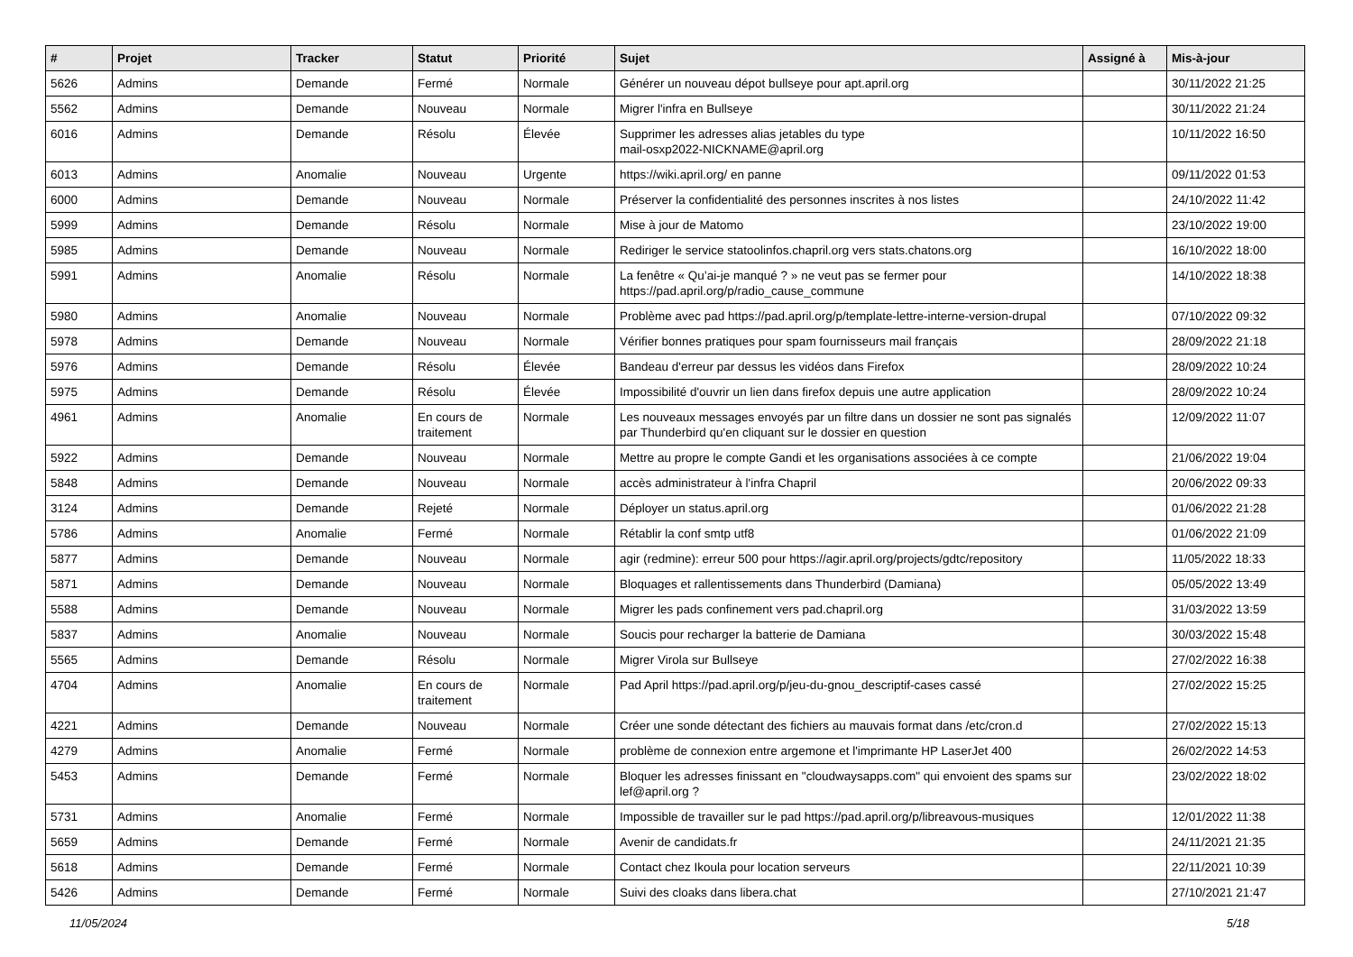| # | Projet | Tracker | Statut | Priorité | Sujet | Assigné à | Mis-à-jour |
| --- | --- | --- | --- | --- | --- | --- | --- |
| 5626 | Admins | Demande | Fermé | Normale | Générer un nouveau dépot bullseye pour apt.april.org | | 30/11/2022 21:25 |
| 5562 | Admins | Demande | Nouveau | Normale | Migrer l'infra en Bullseye | | 30/11/2022 21:24 |
| 6016 | Admins | Demande | Résolu | Élevée | Supprimer les adresses alias jetables du type mail-osxp2022-NICKNAME@april.org | | 10/11/2022 16:50 |
| 6013 | Admins | Anomalie | Nouveau | Urgente | https://wiki.april.org/ en panne | | 09/11/2022 01:53 |
| 6000 | Admins | Demande | Nouveau | Normale | Préserver la confidentialité des personnes inscrites à nos listes | | 24/10/2022 11:42 |
| 5999 | Admins | Demande | Résolu | Normale | Mise à jour de Matomo | | 23/10/2022 19:00 |
| 5985 | Admins | Demande | Nouveau | Normale | Rediriger le service statoolinfos.chapril.org vers stats.chatons.org | | 16/10/2022 18:00 |
| 5991 | Admins | Anomalie | Résolu | Normale | La fenêtre « Qu’ai-je manqué ? » ne veut pas se fermer pour https://pad.april.org/p/radio_cause_commune | | 14/10/2022 18:38 |
| 5980 | Admins | Anomalie | Nouveau | Normale | Problème avec pad https://pad.april.org/p/template-lettre-interne-version-drupal | | 07/10/2022 09:32 |
| 5978 | Admins | Demande | Nouveau | Normale | Vérifier bonnes pratiques pour spam fournisseurs mail français | | 28/09/2022 21:18 |
| 5976 | Admins | Demande | Résolu | Élevée | Bandeau d'erreur par dessus les vidéos dans Firefox | | 28/09/2022 10:24 |
| 5975 | Admins | Demande | Résolu | Élevée | Impossibilité d'ouvrir un lien dans firefox depuis une autre application | | 28/09/2022 10:24 |
| 4961 | Admins | Anomalie | En cours de traitement | Normale | Les nouveaux messages envoyés par un filtre dans un dossier ne sont pas signalés par Thunderbird qu'en cliquant sur le dossier en question | | 12/09/2022 11:07 |
| 5922 | Admins | Demande | Nouveau | Normale | Mettre au propre le compte Gandi et les organisations associées à ce compte | | 21/06/2022 19:04 |
| 5848 | Admins | Demande | Nouveau | Normale | accès administrateur à l'infra Chapril | | 20/06/2022 09:33 |
| 3124 | Admins | Demande | Rejeté | Normale | Déployer un status.april.org | | 01/06/2022 21:28 |
| 5786 | Admins | Anomalie | Fermé | Normale | Rétablir la conf smtp utf8 | | 01/06/2022 21:09 |
| 5877 | Admins | Demande | Nouveau | Normale | agir (redmine): erreur 500 pour https://agir.april.org/projects/gdtc/repository | | 11/05/2022 18:33 |
| 5871 | Admins | Demande | Nouveau | Normale | Bloquages et rallentissements dans Thunderbird (Damiana) | | 05/05/2022 13:49 |
| 5588 | Admins | Demande | Nouveau | Normale | Migrer les pads confinement vers pad.chapril.org | | 31/03/2022 13:59 |
| 5837 | Admins | Anomalie | Nouveau | Normale | Soucis pour recharger la batterie de Damiana | | 30/03/2022 15:48 |
| 5565 | Admins | Demande | Résolu | Normale | Migrer Virola sur Bullseye | | 27/02/2022 16:38 |
| 4704 | Admins | Anomalie | En cours de traitement | Normale | Pad April https://pad.april.org/p/jeu-du-gnou_descriptif-cases cassé | | 27/02/2022 15:25 |
| 4221 | Admins | Demande | Nouveau | Normale | Créer une sonde détectant des fichiers au mauvais format dans /etc/cron.d | | 27/02/2022 15:13 |
| 4279 | Admins | Anomalie | Fermé | Normale | problème de connexion entre argemone et l'imprimante HP LaserJet 400 | | 26/02/2022 14:53 |
| 5453 | Admins | Demande | Fermé | Normale | Bloquer les adresses finissant en "cloudwaysapps.com" qui envoient des spams sur lef@april.org ? | | 23/02/2022 18:02 |
| 5731 | Admins | Anomalie | Fermé | Normale | Impossible de travailler sur le pad https://pad.april.org/p/libreavous-musiques | | 12/01/2022 11:38 |
| 5659 | Admins | Demande | Fermé | Normale | Avenir de candidats.fr | | 24/11/2021 21:35 |
| 5618 | Admins | Demande | Fermé | Normale | Contact chez Ikoula pour location serveurs | | 22/11/2021 10:39 |
| 5426 | Admins | Demande | Fermé | Normale | Suivi des cloaks dans libera.chat | | 27/10/2021 21:47 |
11/05/2024 5/18